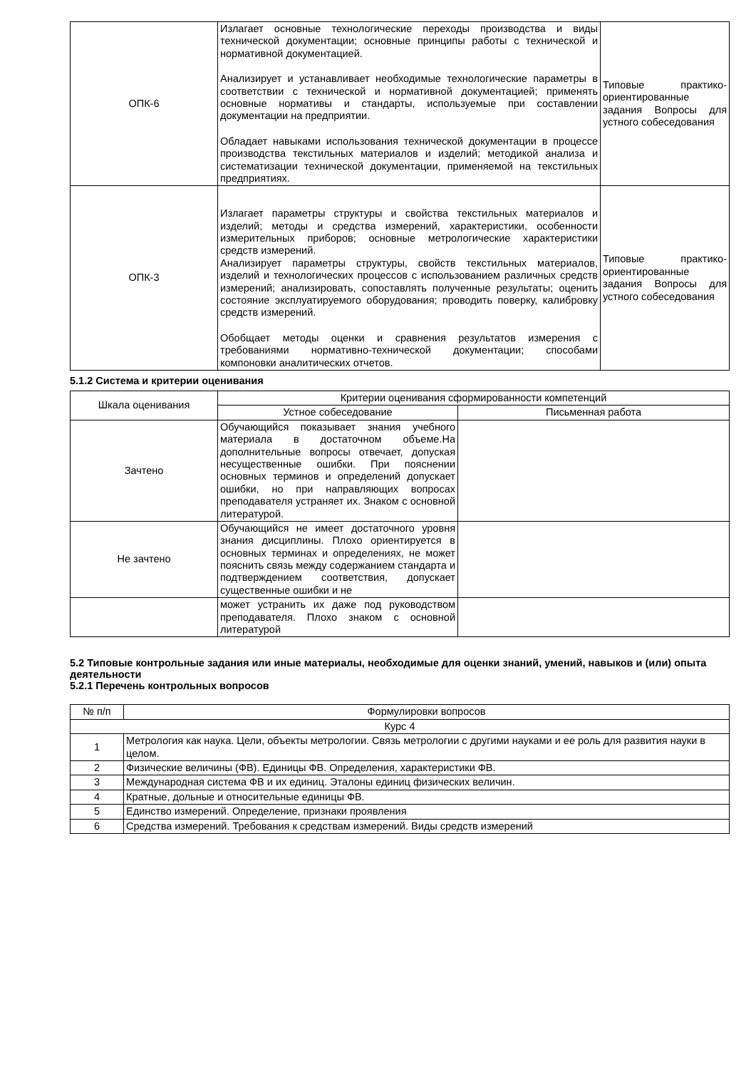| ОПК-6 | Излагает основные технологические переходы производства и виды технической документации; основные принципы работы с технической и нормативной документацией. Анализирует и устанавливает необходимые технологические параметры в соответствии с технической и нормативной документацией; применять основные нормативы и стандарты, используемые при составлении документации на предприятии. Обладает навыками использования технической документации в процессе производства текстильных материалов и изделий; методикой анализа и систематизации технической документации, применяемой на текстильных предприятиях. | Типовые практико-ориентированные задания Вопросы для устного собеседования |
| ОПК-3 | Излагает параметры структуры и свойства текстильных материалов и изделий; методы и средства измерений, характеристики, особенности измерительных приборов; основные метрологические характеристики средств измерений. Анализирует параметры структуры, свойств текстильных материалов, изделий и технологических процессов с использованием различных средств измерений; анализировать, сопоставлять полученные результаты; оценить состояние эксплуатируемого оборудования; проводить поверку, калибровку средств измерений. Обобщает методы оценки и сравнения результатов измерения с требованиями нормативно-технической документации; способами компоновки аналитических отчетов. | Типовые практико-ориентированные задания Вопросы для устного собеседования |
5.1.2 Система и критерии оценивания
| Шкала оценивания | Критерии оценивания сформированности компетенций | |
| | Устное собеседование | Письменная работа |
| Зачтено | Обучающийся показывает знания учебного материала в достаточном объеме.На дополнительные вопросы отвечает, допуская несущественные ошибки. При пояснении основных терминов и определений допускает ошибки, но при направляющих вопросах преподавателя устраняет их. Знаком с основной литературой. | |
| Не зачтено | Обучающийся не имеет достаточного уровня знания дисциплины. Плохо ориентируется в основных терминах и определениях, не может пояснить связь между содержанием стандарта и подтверждением соответствия, допускает существенные ошибки и не | |
| | может устранить их даже под руководством преподавателя. Плохо знаком с основной литературой | |
5.2 Типовые контрольные задания или иные материалы, необходимые для оценки знаний, умений, навыков и (или) опыта деятельности
5.2.1 Перечень контрольных вопросов
| № п/п | Формулировки вопросов |
| Курс 4 | |
| 1 | Метрология как наука. Цели, объекты метрологии. Связь метрологии с другими науками и ее роль для развития науки в целом. |
| 2 | Физические величины (ФВ). Единицы ФВ. Определения, характеристики ФВ. |
| 3 | Международная система ФВ и их единиц. Эталоны единиц физических величин. |
| 4 | Кратные, дольные и относительные единицы ФВ. |
| 5 | Единство измерений. Определение, признаки проявления |
| 6 | Средства измерений. Требования к средствам измерений. Виды средств измерений |